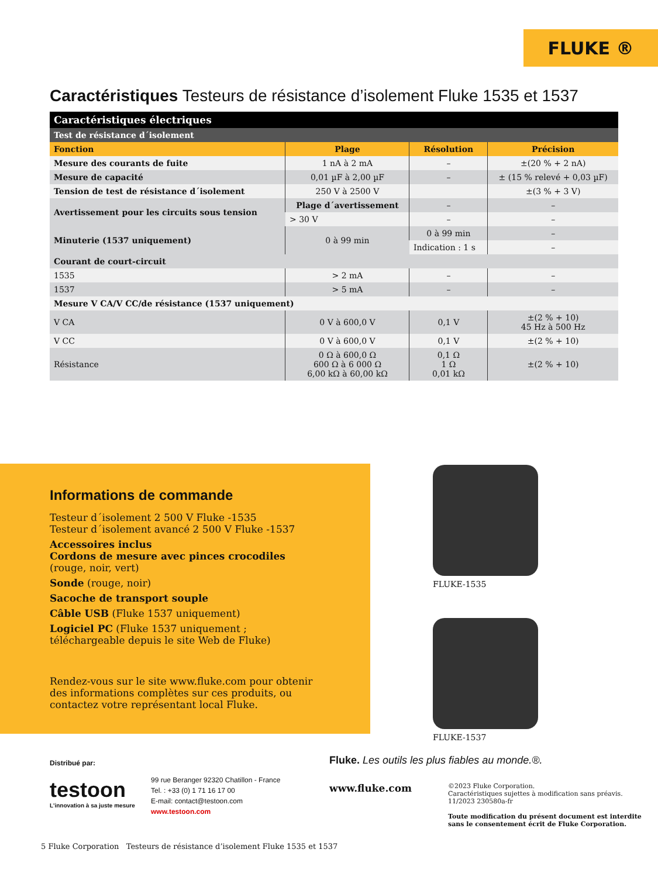FLUKE ®
Caractéristiques Testeurs de résistance d’isolement Fluke 1535 et 1537
| Caractéristiques électriques | | | |
| Test de résistance d´isolement | | | |
| Fonction | Plage | Résolution | Précision |
| Mesure des courants de fuite | 1 nA à 2 mA | – | ±(20 % + 2 nA) |
| Mesure de capacité | 0,01 µF à 2,00 µF | – | ± (15 % relevé + 0,03 µF) |
| Tension de test de résistance d´isolement | 250 V à 2500 V | | ±(3 % + 3 V) |
| Avertissement pour les circuits sous tension | Plage d´avertissement | – | – |
| | > 30 V | – | – |
| Minuterie (1537 uniquement) | 0 à 99 min | 0 à 99 min | – |
| | | Indication : 1 s | – |
| Courant de court-circuit | | | |
| 1535 | > 2 mA | – | – |
| 1537 | > 5 mA | – | – |
| Mesure V CA/V CC/de résistance (1537 uniquement) | | | |
| V CA | 0 V à 600,0 V | 0,1 V | ±(2 % + 10) 45 Hz à 500 Hz |
| V CC | 0 V à 600,0 V | 0,1 V | ±(2 % + 10) |
| Résistance | 0 Ω à 600,0 Ω 600 Ω à 6 000 Ω 6,00 kΩ à 60,00 kΩ | 0,1 Ω 1 Ω 0,01 kΩ | ±(2 % + 10) |
Informations de commande
Testeur d´isolement 2 500 V Fluke -1535
Testeur d´isolement avancé 2 500 V Fluke -1537
Accessoires inclus
Cordons de mesure avec pinces crocodiles
(rouge, noir, vert)
Sonde (rouge, noir)
Sacoche de transport souple
Câble USB (Fluke 1537 uniquement)
Logiciel PC (Fluke 1537 uniquement ; téléchargeable depuis le site Web de Fluke)
Rendez-vous sur le site www.fluke.com pour obtenir des informations complètes sur ces produits, ou contactez votre représentant local Fluke.
FLUKE-1535
FLUKE-1537
Distribué par:
testoon
L'innovation à sa juste mesure
99 rue Beranger 92320 Chatillon - France
Tel. : +33 (0) 1 71 16 17 00
E-mail: contact@testoon.com
www.testoon.com
Fluke. Les outils les plus fiables au monde.®.
www.fluke.com
©2023 Fluke Corporation.
Caractéristiques sujettes à modification sans préavis.
11/2023 230580a-fr
Toute modification du présent document est interdite
sans le consentement écrit de Fluke Corporation.
5 Fluke Corporation Testeurs de résistance d’isolement Fluke 1535 et 1537